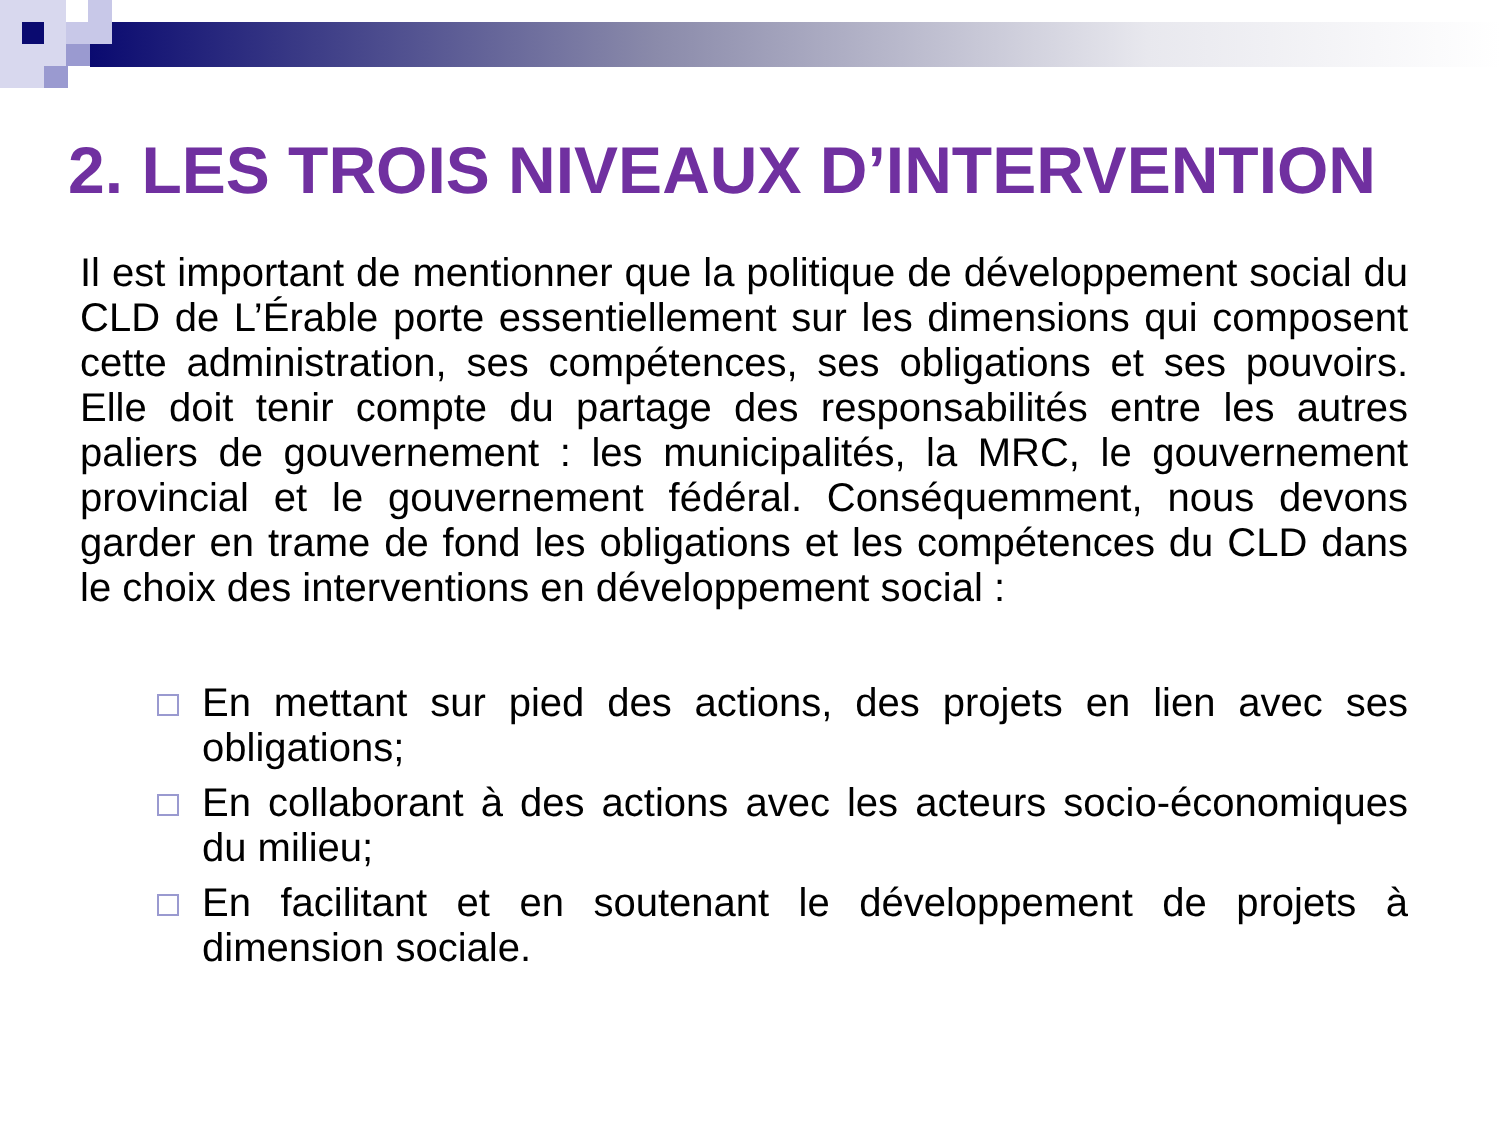2. LES TROIS NIVEAUX D’INTERVENTION
Il est important de mentionner que la politique de développement social du CLD de L’Érable porte essentiellement sur les dimensions qui composent cette administration, ses compétences, ses obligations et ses pouvoirs. Elle doit tenir compte du partage des responsabilités entre les autres paliers de gouvernement : les municipalités, la MRC, le gouvernement provincial et le gouvernement fédéral. Conséquemment, nous devons garder en trame de fond les obligations et les compétences du CLD dans le choix des interventions en développement social :
En mettant sur pied des actions, des projets en lien avec ses obligations;
En collaborant à des actions avec les acteurs socio-économiques du milieu;
En facilitant et en soutenant le développement de projets à dimension sociale.